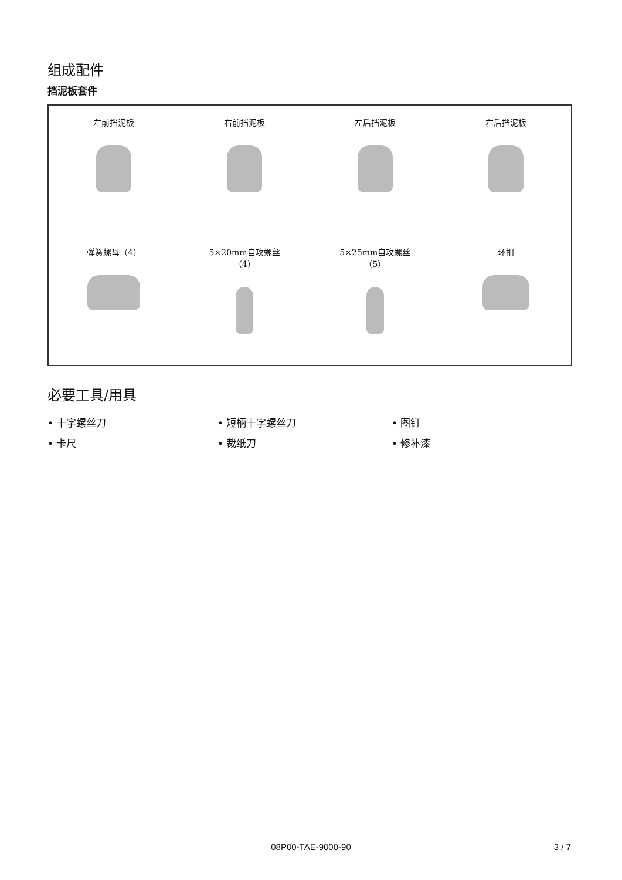组成配件
挡泥板套件
左前挡泥板
右前挡泥板
左后挡泥板
右后挡泥板
弹簧螺母（4）
5×20mm自攻螺丝
（4）
5×25mm自攻螺丝
（5）
环扣
必要工具/用具
• 十字螺丝刀
• 短柄十字螺丝刀
• 图钉
• 卡尺
• 裁纸刀
• 修补漆
08P00-TAE-9000-90
3 / 7